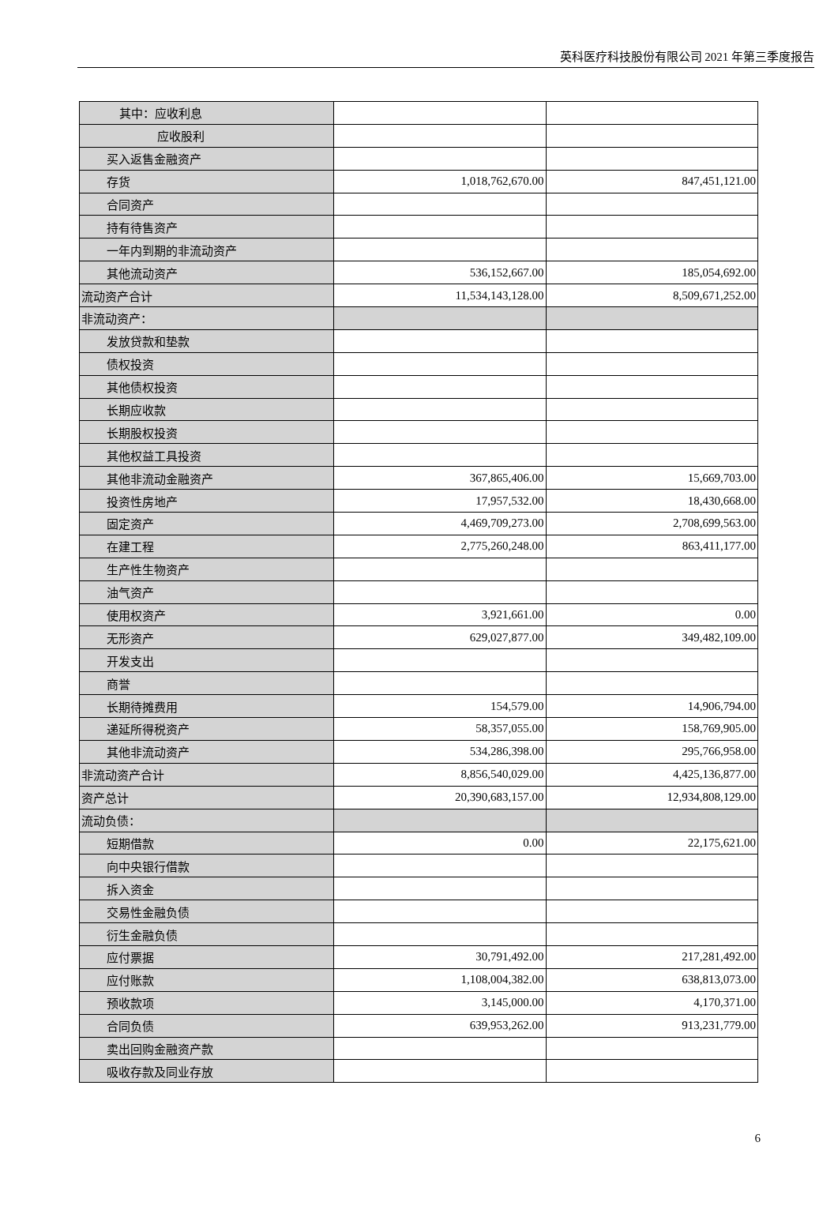英科医疗科技股份有限公司 2021 年第三季度报告
| 其中：应收利息 | | |
| 应收股利 | | |
| 买入返售金融资产 | | |
| 存货 | 1,018,762,670.00 | 847,451,121.00 |
| 合同资产 | | |
| 持有待售资产 | | |
| 一年内到期的非流动资产 | | |
| 其他流动资产 | 536,152,667.00 | 185,054,692.00 |
| 流动资产合计 | 11,534,143,128.00 | 8,509,671,252.00 |
| 非流动资产： | | |
| 发放贷款和垫款 | | |
| 债权投资 | | |
| 其他债权投资 | | |
| 长期应收款 | | |
| 长期股权投资 | | |
| 其他权益工具投资 | | |
| 其他非流动金融资产 | 367,865,406.00 | 15,669,703.00 |
| 投资性房地产 | 17,957,532.00 | 18,430,668.00 |
| 固定资产 | 4,469,709,273.00 | 2,708,699,563.00 |
| 在建工程 | 2,775,260,248.00 | 863,411,177.00 |
| 生产性生物资产 | | |
| 油气资产 | | |
| 使用权资产 | 3,921,661.00 | 0.00 |
| 无形资产 | 629,027,877.00 | 349,482,109.00 |
| 开发支出 | | |
| 商誉 | | |
| 长期待摊费用 | 154,579.00 | 14,906,794.00 |
| 递延所得税资产 | 58,357,055.00 | 158,769,905.00 |
| 其他非流动资产 | 534,286,398.00 | 295,766,958.00 |
| 非流动资产合计 | 8,856,540,029.00 | 4,425,136,877.00 |
| 资产总计 | 20,390,683,157.00 | 12,934,808,129.00 |
| 流动负债： | | |
| 短期借款 | 0.00 | 22,175,621.00 |
| 向中央银行借款 | | |
| 拆入资金 | | |
| 交易性金融负债 | | |
| 衍生金融负债 | | |
| 应付票据 | 30,791,492.00 | 217,281,492.00 |
| 应付账款 | 1,108,004,382.00 | 638,813,073.00 |
| 预收款项 | 3,145,000.00 | 4,170,371.00 |
| 合同负债 | 639,953,262.00 | 913,231,779.00 |
| 卖出回购金融资产款 | | |
| 吸收存款及同业存放 | | |
6